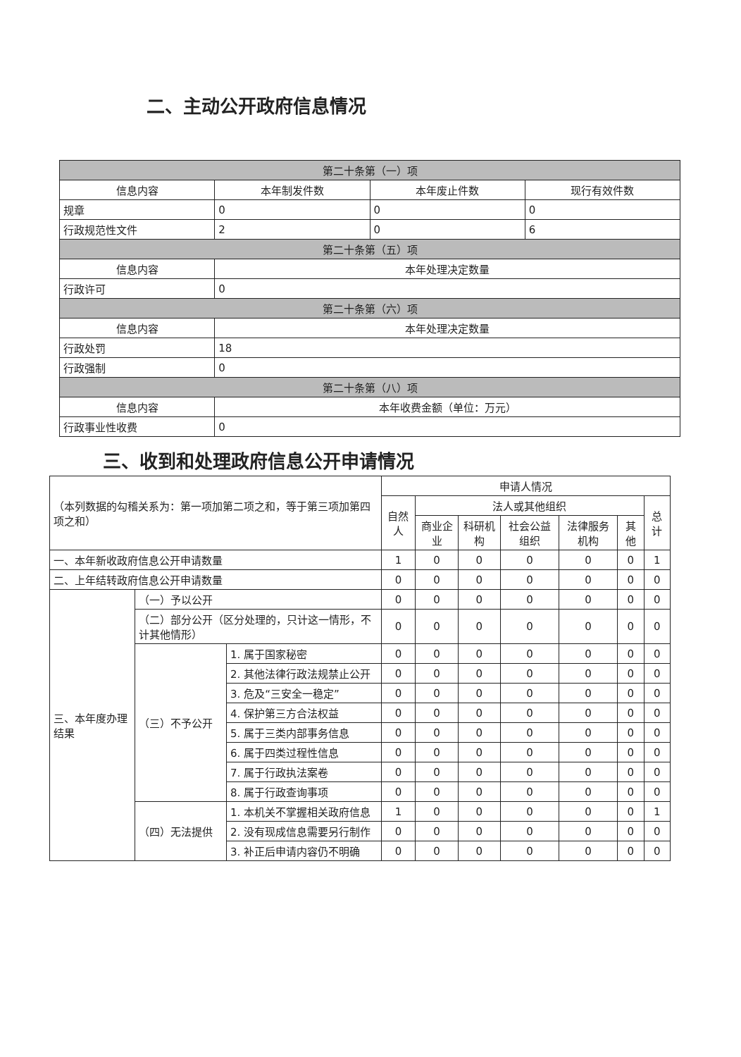二、主动公开政府信息情况
| 第二十条第（一）项 | | | |
| --- | --- | --- | --- |
| 信息内容 | 本年制发件数 | 本年废止件数 | 现行有效件数 |
| 规章 | 0 | 0 | 0 |
| 行政规范性文件 | 2 | 0 | 6 |
| 第二十条第（五）项 | | | |
| 信息内容 | 本年处理决定数量 | | |
| 行政许可 | 0 | | |
| 第二十条第（六）项 | | | |
| 信息内容 | 本年处理决定数量 | | |
| 行政处罚 | 18 | | |
| 行政强制 | 0 | | |
| 第二十条第（八）项 | | | |
| 信息内容 | 本年收费金额（单位：万元） | | |
| 行政事业性收费 | 0 | | |
三、收到和处理政府信息公开申请情况
| （本列数据的勾稽关系为：第一项加第二项之和，等于第三项加第四项之和） | | | 申请人情况 | | | | | | |
| | | | 自然人 | 法人或其他组织 | | | | | 总计 |
| | | | | 商业企业 | 科研机构 | 社会公益组织 | 法律服务机构 | 其他 | |
| 一、本年新收政府信息公开申请数量 | | | 1 | 0 | 0 | 0 | 0 | 0 | 1 |
| 二、上年结转政府信息公开申请数量 | | | 0 | 0 | 0 | 0 | 0 | 0 | 0 |
| 三、本年度办理结果 | （一）予以公开 | | 0 | 0 | 0 | 0 | 0 | 0 | 0 |
| | （二）部分公开（区分处理的，只计这一情形，不计其他情形） | | 0 | 0 | 0 | 0 | 0 | 0 | 0 |
| | （三）不予公开 | 1. 属于国家秘密 | 0 | 0 | 0 | 0 | 0 | 0 | 0 |
| | | 2. 其他法律行政法规禁止公开 | 0 | 0 | 0 | 0 | 0 | 0 | 0 |
| | | 3. 危及“三安全一稳定” | 0 | 0 | 0 | 0 | 0 | 0 | 0 |
| | | 4. 保护第三方合法权益 | 0 | 0 | 0 | 0 | 0 | 0 | 0 |
| | | 5. 属于三类内部事务信息 | 0 | 0 | 0 | 0 | 0 | 0 | 0 |
| | | 6. 属于四类过程性信息 | 0 | 0 | 0 | 0 | 0 | 0 | 0 |
| | | 7. 属于行政执法案卷 | 0 | 0 | 0 | 0 | 0 | 0 | 0 |
| | | 8. 属于行政查询事项 | 0 | 0 | 0 | 0 | 0 | 0 | 0 |
| | （四）无法提供 | 1. 本机关不掌握相关政府信息 | 1 | 0 | 0 | 0 | 0 | 0 | 1 |
| | | 2. 没有现成信息需要另行制作 | 0 | 0 | 0 | 0 | 0 | 0 | 0 |
| | | 3. 补正后申请内容仍不明确 | 0 | 0 | 0 | 0 | 0 | 0 | 0 |